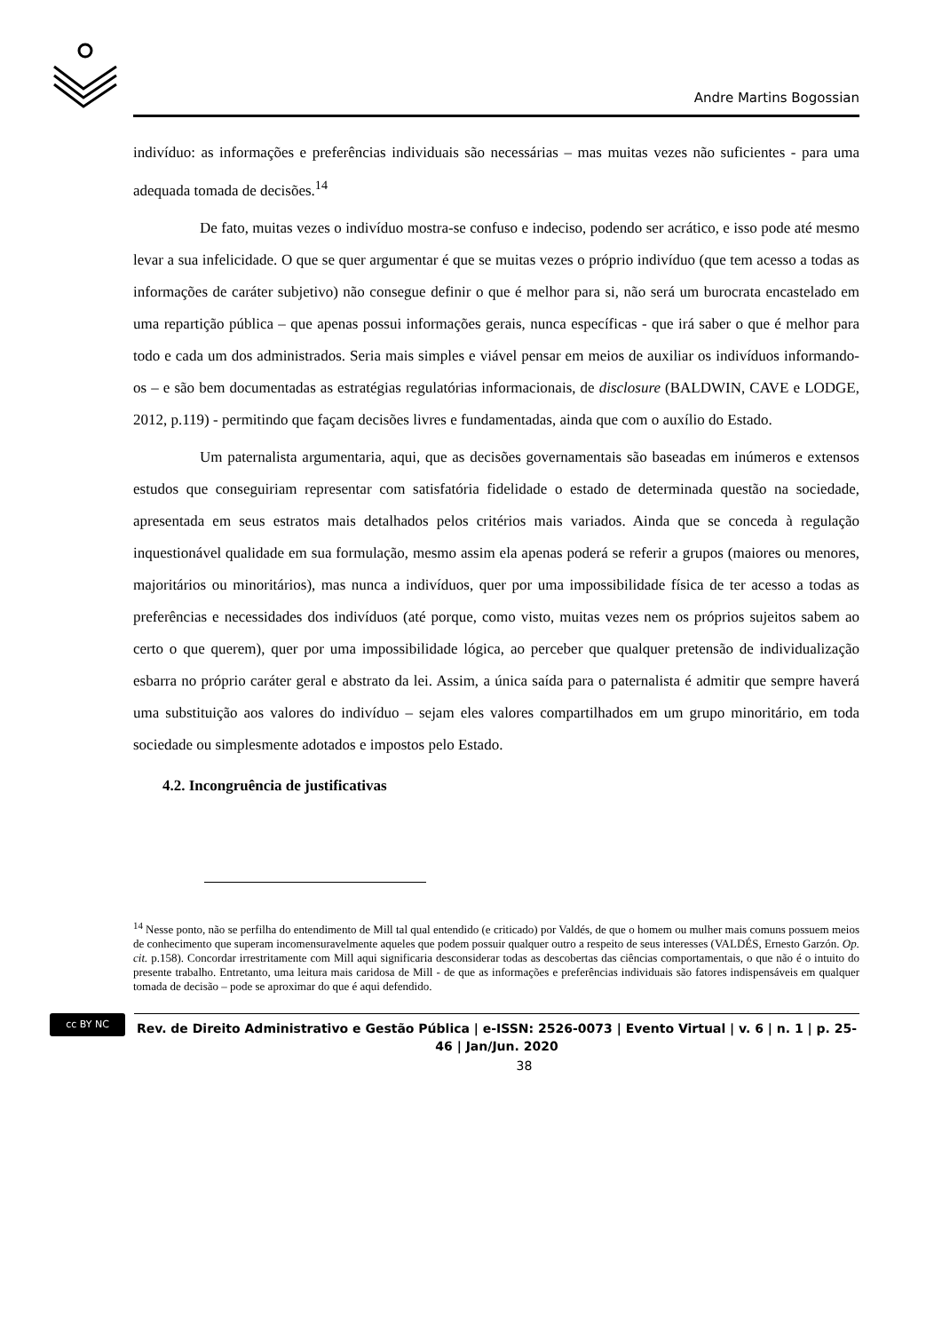Andre Martins Bogossian
indivíduo: as informações e preferências individuais são necessárias – mas muitas vezes não suficientes - para uma adequada tomada de decisões.<sup>14</sup>
De fato, muitas vezes o indivíduo mostra-se confuso e indeciso, podendo ser acrático, e isso pode até mesmo levar a sua infelicidade. O que se quer argumentar é que se muitas vezes o próprio indivíduo (que tem acesso a todas as informações de caráter subjetivo) não consegue definir o que é melhor para si, não será um burocrata encastelado em uma repartição pública – que apenas possui informações gerais, nunca específicas - que irá saber o que é melhor para todo e cada um dos administrados. Seria mais simples e viável pensar em meios de auxiliar os indivíduos informando-os – e são bem documentadas as estratégias regulatórias informacionais, de disclosure (BALDWIN, CAVE e LODGE, 2012, p.119) - permitindo que façam decisões livres e fundamentadas, ainda que com o auxílio do Estado.
Um paternalista argumentaria, aqui, que as decisões governamentais são baseadas em inúmeros e extensos estudos que conseguiriam representar com satisfatória fidelidade o estado de determinada questão na sociedade, apresentada em seus estratos mais detalhados pelos critérios mais variados. Ainda que se conceda à regulação inquestionável qualidade em sua formulação, mesmo assim ela apenas poderá se referir a grupos (maiores ou menores, majoritários ou minoritários), mas nunca a indivíduos, quer por uma impossibilidade física de ter acesso a todas as preferências e necessidades dos indivíduos (até porque, como visto, muitas vezes nem os próprios sujeitos sabem ao certo o que querem), quer por uma impossibilidade lógica, ao perceber que qualquer pretensão de individualização esbarra no próprio caráter geral e abstrato da lei. Assim, a única saída para o paternalista é admitir que sempre haverá uma substituição aos valores do indivíduo – sejam eles valores compartilhados em um grupo minoritário, em toda sociedade ou simplesmente adotados e impostos pelo Estado.
4.2. Incongruência de justificativas
<sup>14</sup> Nesse ponto, não se perfilha do entendimento de Mill tal qual entendido (e criticado) por Valdés, de que o homem ou mulher mais comuns possuem meios de conhecimento que superam incomensuravelmente aqueles que podem possuir qualquer outro a respeito de seus interesses (VALDÉS, Ernesto Garzón. Op. cit. p.158). Concordar irrestritamente com Mill aqui significaria desconsiderar todas as descobertas das ciências comportamentais, o que não é o intuito do presente trabalho. Entretanto, uma leitura mais caridosa de Mill - de que as informações e preferências individuais são fatores indispensáveis em qualquer tomada de decisão – pode se aproximar do que é aqui defendido.
cc BY NC
Rev. de Direito Administrativo e Gestão Pública | e-ISSN: 2526-0073 | Evento Virtual | v. 6 | n. 1 | p. 25-46 | Jan/Jun. 2020
38